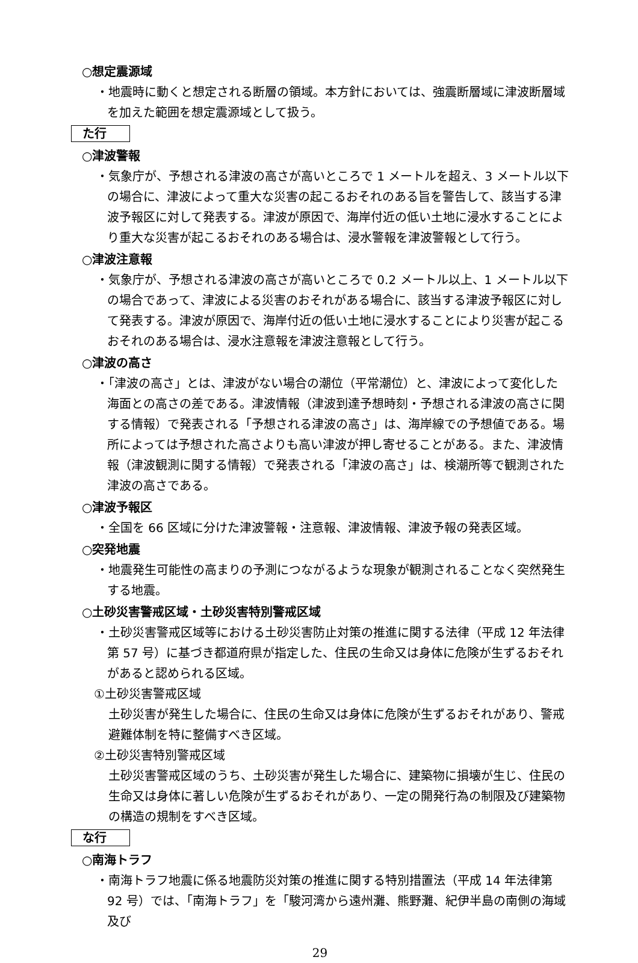○想定震源域
・地震時に動くと想定される断層の領域。本方針においては、強震断層域に津波断層域を加えた範囲を想定震源域として扱う。
た行
○津波警報
・気象庁が、予想される津波の高さが高いところで 1 メートルを超え、3 メートル以下の場合に、津波によって重大な災害の起こるおそれのある旨を警告して、該当する津波予報区に対して発表する。津波が原因で、海岸付近の低い土地に浸水することにより重大な災害が起こるおそれのある場合は、浸水警報を津波警報として行う。
○津波注意報
・気象庁が、予想される津波の高さが高いところで 0.2 メートル以上、1 メートル以下の場合であって、津波による災害のおそれがある場合に、該当する津波予報区に対して発表する。津波が原因で、海岸付近の低い土地に浸水することにより災害が起こるおそれのある場合は、浸水注意報を津波注意報として行う。
○津波の高さ
・「津波の高さ」とは、津波がない場合の潮位（平常潮位）と、津波によって変化した海面との高さの差である。津波情報（津波到達予想時刻・予想される津波の高さに関する情報）で発表される「予想される津波の高さ」は、海岸線での予想値である。場所によっては予想された高さよりも高い津波が押し寄せることがある。また、津波情報（津波観測に関する情報）で発表される「津波の高さ」は、検潮所等で観測された津波の高さである。
○津波予報区
・全国を 66 区域に分けた津波警報・注意報、津波情報、津波予報の発表区域。
○突発地震
・地震発生可能性の高まりの予測につながるような現象が観測されることなく突然発生する地震。
○土砂災害警戒区域・土砂災害特別警戒区域
・土砂災害警戒区域等における土砂災害防止対策の推進に関する法律（平成 12 年法律第 57 号）に基づき都道府県が指定した、住民の生命又は身体に危険が生ずるおそれがあると認められる区域。
①土砂災害警戒区域
土砂災害が発生した場合に、住民の生命又は身体に危険が生ずるおそれがあり、警戒避難体制を特に整備すべき区域。
②土砂災害特別警戒区域
土砂災害警戒区域のうち、土砂災害が発生した場合に、建築物に損壊が生じ、住民の生命又は身体に著しい危険が生ずるおそれがあり、一定の開発行為の制限及び建築物の構造の規制をすべき区域。
な行
○南海トラフ
・南海トラフ地震に係る地震防災対策の推進に関する特別措置法（平成 14 年法律第 92 号）では、「南海トラフ」を「駿河湾から遠州灘、熊野灘、紀伊半島の南側の海域及び
29